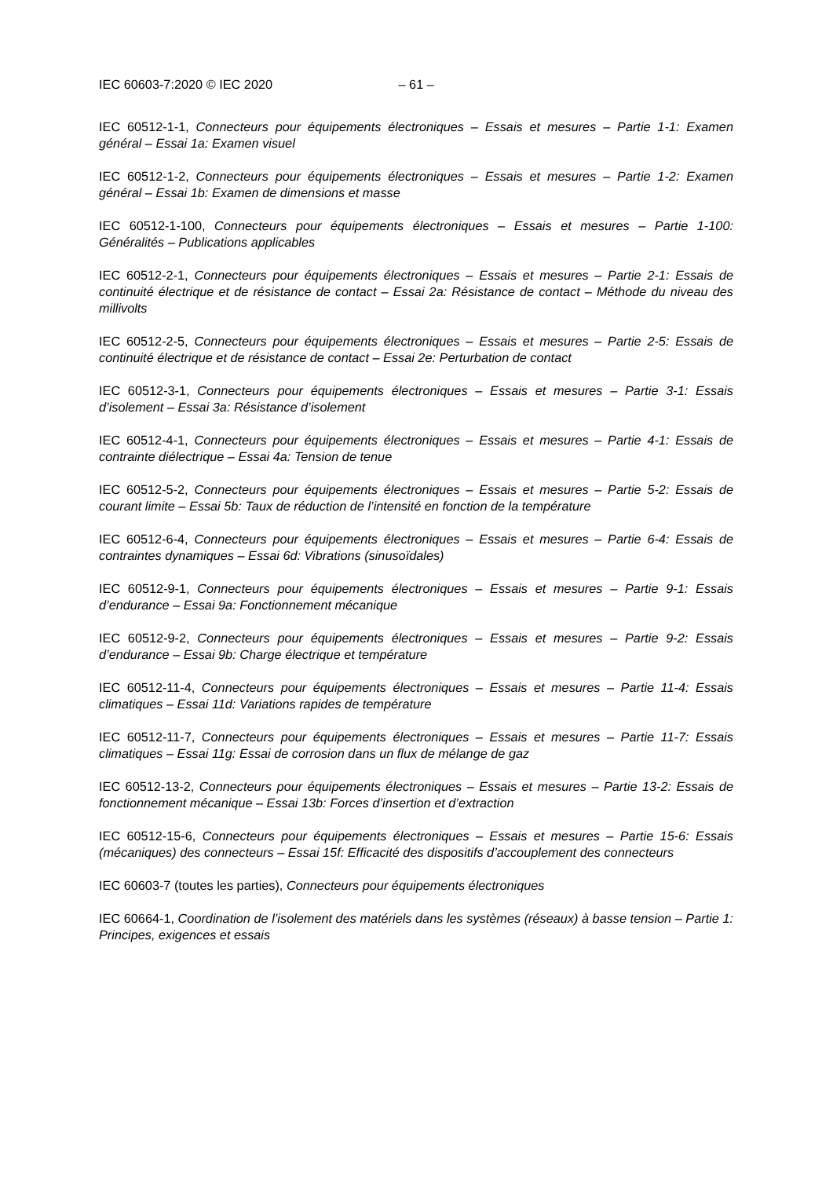IEC 60603-7:2020 © IEC 2020 – 61 –
IEC 60512-1-1, Connecteurs pour équipements électroniques – Essais et mesures – Partie 1-1: Examen général – Essai 1a: Examen visuel
IEC 60512-1-2, Connecteurs pour équipements électroniques – Essais et mesures – Partie 1-2: Examen général – Essai 1b: Examen de dimensions et masse
IEC 60512-1-100, Connecteurs pour équipements électroniques – Essais et mesures – Partie 1-100: Généralités – Publications applicables
IEC 60512-2-1, Connecteurs pour équipements électroniques – Essais et mesures – Partie 2-1: Essais de continuité électrique et de résistance de contact – Essai 2a: Résistance de contact – Méthode du niveau des millivolts
IEC 60512-2-5, Connecteurs pour équipements électroniques – Essais et mesures – Partie 2-5: Essais de continuité électrique et de résistance de contact – Essai 2e: Perturbation de contact
IEC 60512-3-1, Connecteurs pour équipements électroniques – Essais et mesures – Partie 3-1: Essais d’isolement – Essai 3a: Résistance d’isolement
IEC 60512-4-1, Connecteurs pour équipements électroniques – Essais et mesures – Partie 4-1: Essais de contrainte diélectrique – Essai 4a: Tension de tenue
IEC 60512-5-2, Connecteurs pour équipements électroniques – Essais et mesures – Partie 5-2: Essais de courant limite – Essai 5b: Taux de réduction de l’intensité en fonction de la température
IEC 60512-6-4, Connecteurs pour équipements électroniques – Essais et mesures – Partie 6-4: Essais de contraintes dynamiques – Essai 6d: Vibrations (sinusoïdales)
IEC 60512-9-1, Connecteurs pour équipements électroniques – Essais et mesures – Partie 9-1: Essais d’endurance – Essai 9a: Fonctionnement mécanique
IEC 60512-9-2, Connecteurs pour équipements électroniques – Essais et mesures – Partie 9-2: Essais d’endurance – Essai 9b: Charge électrique et température
IEC 60512-11-4, Connecteurs pour équipements électroniques – Essais et mesures – Partie 11-4: Essais climatiques – Essai 11d: Variations rapides de température
IEC 60512-11-7, Connecteurs pour équipements électroniques – Essais et mesures – Partie 11-7: Essais climatiques – Essai 11g: Essai de corrosion dans un flux de mélange de gaz
IEC 60512-13-2, Connecteurs pour équipements électroniques – Essais et mesures – Partie 13-2: Essais de fonctionnement mécanique – Essai 13b: Forces d’insertion et d’extraction
IEC 60512-15-6, Connecteurs pour équipements électroniques – Essais et mesures – Partie 15-6: Essais (mécaniques) des connecteurs – Essai 15f: Efficacité des dispositifs d’accouplement des connecteurs
IEC 60603-7 (toutes les parties), Connecteurs pour équipements électroniques
IEC 60664-1, Coordination de l’isolement des matériels dans les systèmes (réseaux) à basse tension – Partie 1: Principes, exigences et essais